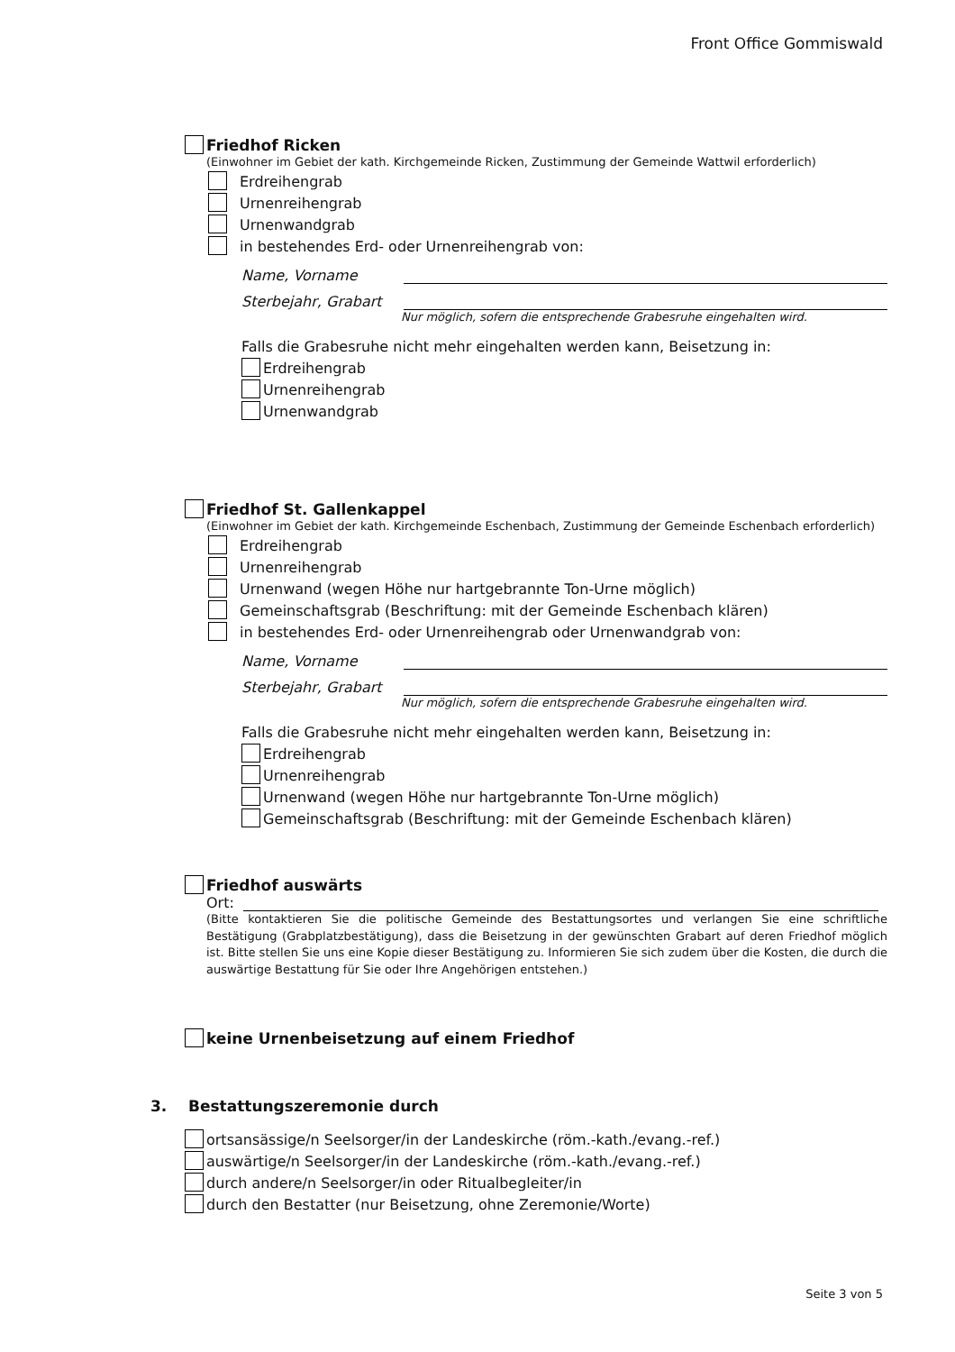Front Office Gommiswald
Friedhof Ricken
(Einwohner im Gebiet der kath. Kirchgemeinde Ricken, Zustimmung der Gemeinde Wattwil erforderlich)
Erdreihengrab
Urnenreihengrab
Urnenwandgrab
in bestehendes Erd- oder Urnenreihengrab von:
Name, Vorname
Sterbejahr, Grabart
Nur möglich, sofern die entsprechende Grabesruhe eingehalten wird.
Falls die Grabesruhe nicht mehr eingehalten werden kann, Beisetzung in:
Erdreihengrab
Urnenreihengrab
Urnenwandgrab
Friedhof St. Gallenkappel
(Einwohner im Gebiet der kath. Kirchgemeinde Eschenbach, Zustimmung der Gemeinde Eschenbach erforderlich)
Erdreihengrab
Urnenreihengrab
Urnenwand (wegen Höhe nur hartgebrannte Ton-Urne möglich)
Gemeinschaftsgrab (Beschriftung: mit der Gemeinde Eschenbach klären)
in bestehendes Erd- oder Urnenreihengrab oder Urnenwandgrab von:
Name, Vorname
Sterbejahr, Grabart
Nur möglich, sofern die entsprechende Grabesruhe eingehalten wird.
Falls die Grabesruhe nicht mehr eingehalten werden kann, Beisetzung in:
Erdreihengrab
Urnenreihengrab
Urnenwand (wegen Höhe nur hartgebrannte Ton-Urne möglich)
Gemeinschaftsgrab (Beschriftung: mit der Gemeinde Eschenbach klären)
Friedhof auswärts
Ort:
(Bitte kontaktieren Sie die politische Gemeinde des Bestattungsortes und verlangen Sie eine schriftliche Bestätigung (Grabplatzbestätigung), dass die Beisetzung in der gewünschten Grabart auf deren Friedhof möglich ist. Bitte stellen Sie uns eine Kopie dieser Bestätigung zu. Informieren Sie sich zudem über die Kosten, die durch die auswärtige Bestattung für Sie oder Ihre Angehörigen entstehen.)
keine Urnenbeisetzung auf einem Friedhof
3. Bestattungszeremonie durch
ortsansässige/n Seelsorger/in der Landeskirche (röm.-kath./evang.-ref.)
auswärtige/n Seelsorger/in der Landeskirche (röm.-kath./evang.-ref.)
durch andere/n Seelsorger/in oder Ritualbegleiter/in
durch den Bestatter (nur Beisetzung, ohne Zeremonie/Worte)
Seite 3 von 5